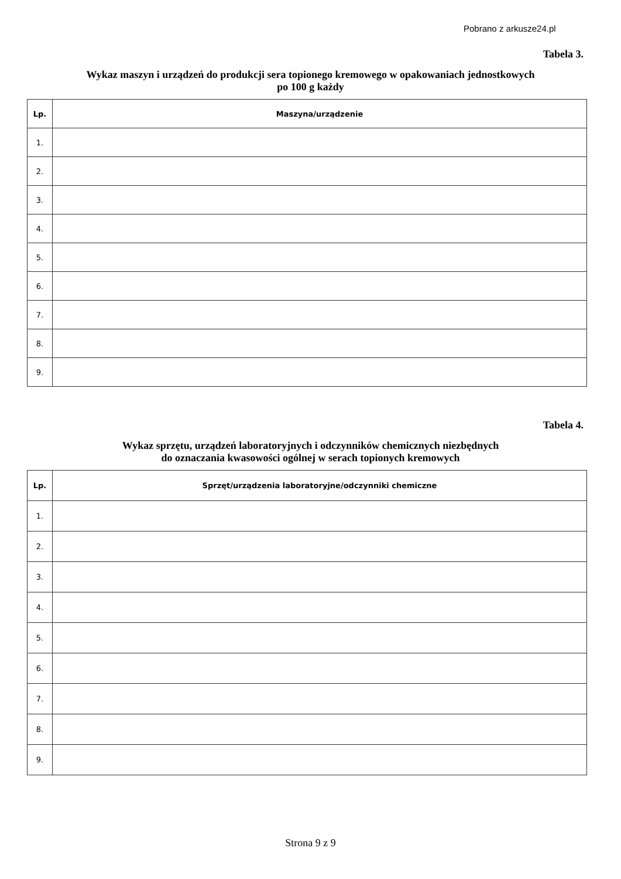Pobrano z arkusze24.pl
Tabela 3.
Wykaz maszyn i urządzeń do produkcji sera topionego kremowego w opakowaniach jednostkowych
po 100 g każdy
| Lp. | Maszyna/urządzenie |
| --- | --- |
| 1. | |
| 2. | |
| 3. | |
| 4. | |
| 5. | |
| 6. | |
| 7. | |
| 8. | |
| 9. | |
Tabela 4.
Wykaz sprzętu, urządzeń laboratoryjnych i odczynników chemicznych niezbędnych
do oznaczania kwasowości ogólnej w serach topionych kremowych
| Lp. | Sprzęt/urządzenia laboratoryjne/odczynniki chemiczne |
| --- | --- |
| 1. | |
| 2. | |
| 3. | |
| 4. | |
| 5. | |
| 6. | |
| 7. | |
| 8. | |
| 9. | |
Strona 9 z 9